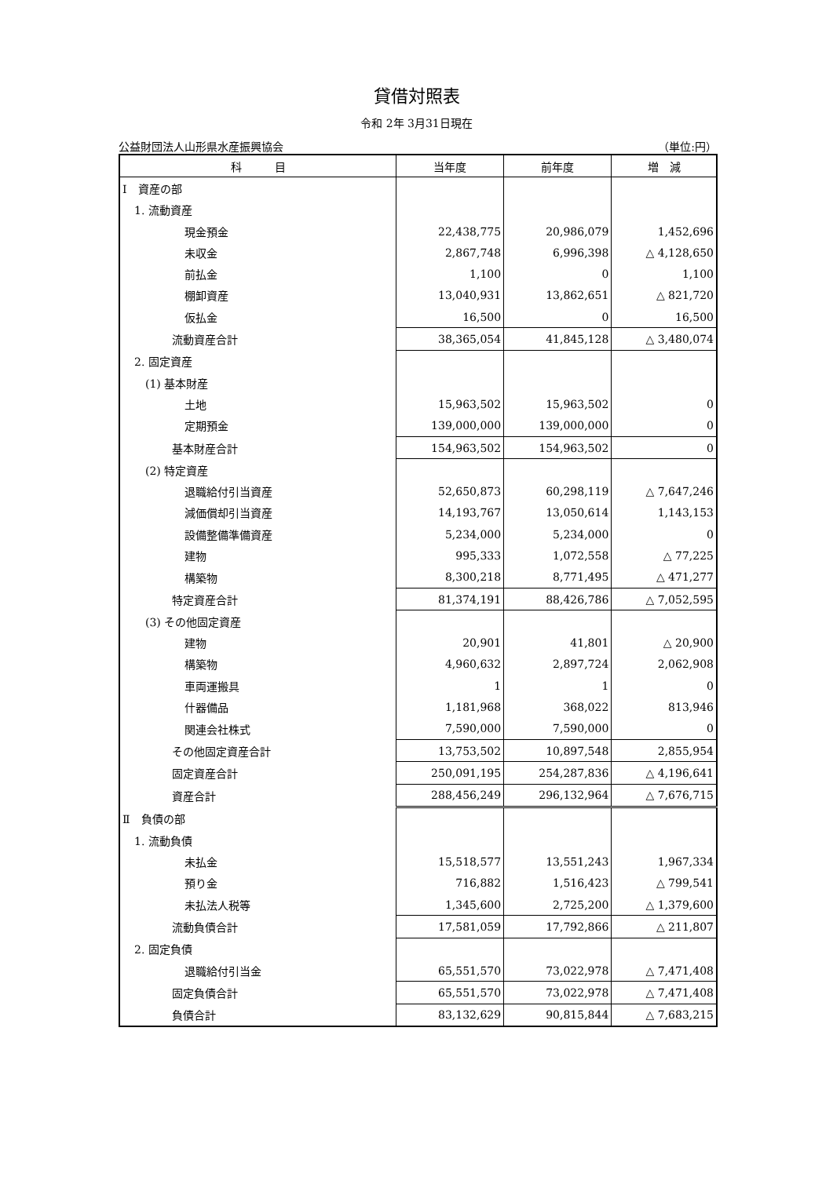貸借対照表
令和 2年 3月31日現在
公益財団法人山形県水産振興協会 （単位:円）
| 科 目 | 当年度 | 前年度 | 増 減 |
| --- | --- | --- | --- |
| Ⅰ 資産の部 | | | |
| 1. 流動資産 | | | |
| 現金預金 | 22,438,775 | 20,986,079 | 1,452,696 |
| 未収金 | 2,867,748 | 6,996,398 | △ 4,128,650 |
| 前払金 | 1,100 | 0 | 1,100 |
| 棚卸資産 | 13,040,931 | 13,862,651 | △ 821,720 |
| 仮払金 | 16,500 | 0 | 16,500 |
| 流動資産合計 | 38,365,054 | 41,845,128 | △ 3,480,074 |
| 2. 固定資産 | | | |
| (1) 基本財産 | | | |
| 土地 | 15,963,502 | 15,963,502 | 0 |
| 定期預金 | 139,000,000 | 139,000,000 | 0 |
| 基本財産合計 | 154,963,502 | 154,963,502 | 0 |
| (2) 特定資産 | | | |
| 退職給付引当資産 | 52,650,873 | 60,298,119 | △ 7,647,246 |
| 減価償却引当資産 | 14,193,767 | 13,050,614 | 1,143,153 |
| 設備整備準備資産 | 5,234,000 | 5,234,000 | 0 |
| 建物 | 995,333 | 1,072,558 | △ 77,225 |
| 構築物 | 8,300,218 | 8,771,495 | △ 471,277 |
| 特定資産合計 | 81,374,191 | 88,426,786 | △ 7,052,595 |
| (3) その他固定資産 | | | |
| 建物 | 20,901 | 41,801 | △ 20,900 |
| 構築物 | 4,960,632 | 2,897,724 | 2,062,908 |
| 車両運搬具 | 1 | 1 | 0 |
| 什器備品 | 1,181,968 | 368,022 | 813,946 |
| 関連会社株式 | 7,590,000 | 7,590,000 | 0 |
| その他固定資産合計 | 13,753,502 | 10,897,548 | 2,855,954 |
| 固定資産合計 | 250,091,195 | 254,287,836 | △ 4,196,641 |
| 資産合計 | 288,456,249 | 296,132,964 | △ 7,676,715 |
| Ⅱ 負債の部 | | | |
| 1. 流動負債 | | | |
| 未払金 | 15,518,577 | 13,551,243 | 1,967,334 |
| 預り金 | 716,882 | 1,516,423 | △ 799,541 |
| 未払法人税等 | 1,345,600 | 2,725,200 | △ 1,379,600 |
| 流動負債合計 | 17,581,059 | 17,792,866 | △ 211,807 |
| 2. 固定負債 | | | |
| 退職給付引当金 | 65,551,570 | 73,022,978 | △ 7,471,408 |
| 固定負債合計 | 65,551,570 | 73,022,978 | △ 7,471,408 |
| 負債合計 | 83,132,629 | 90,815,844 | △ 7,683,215 |